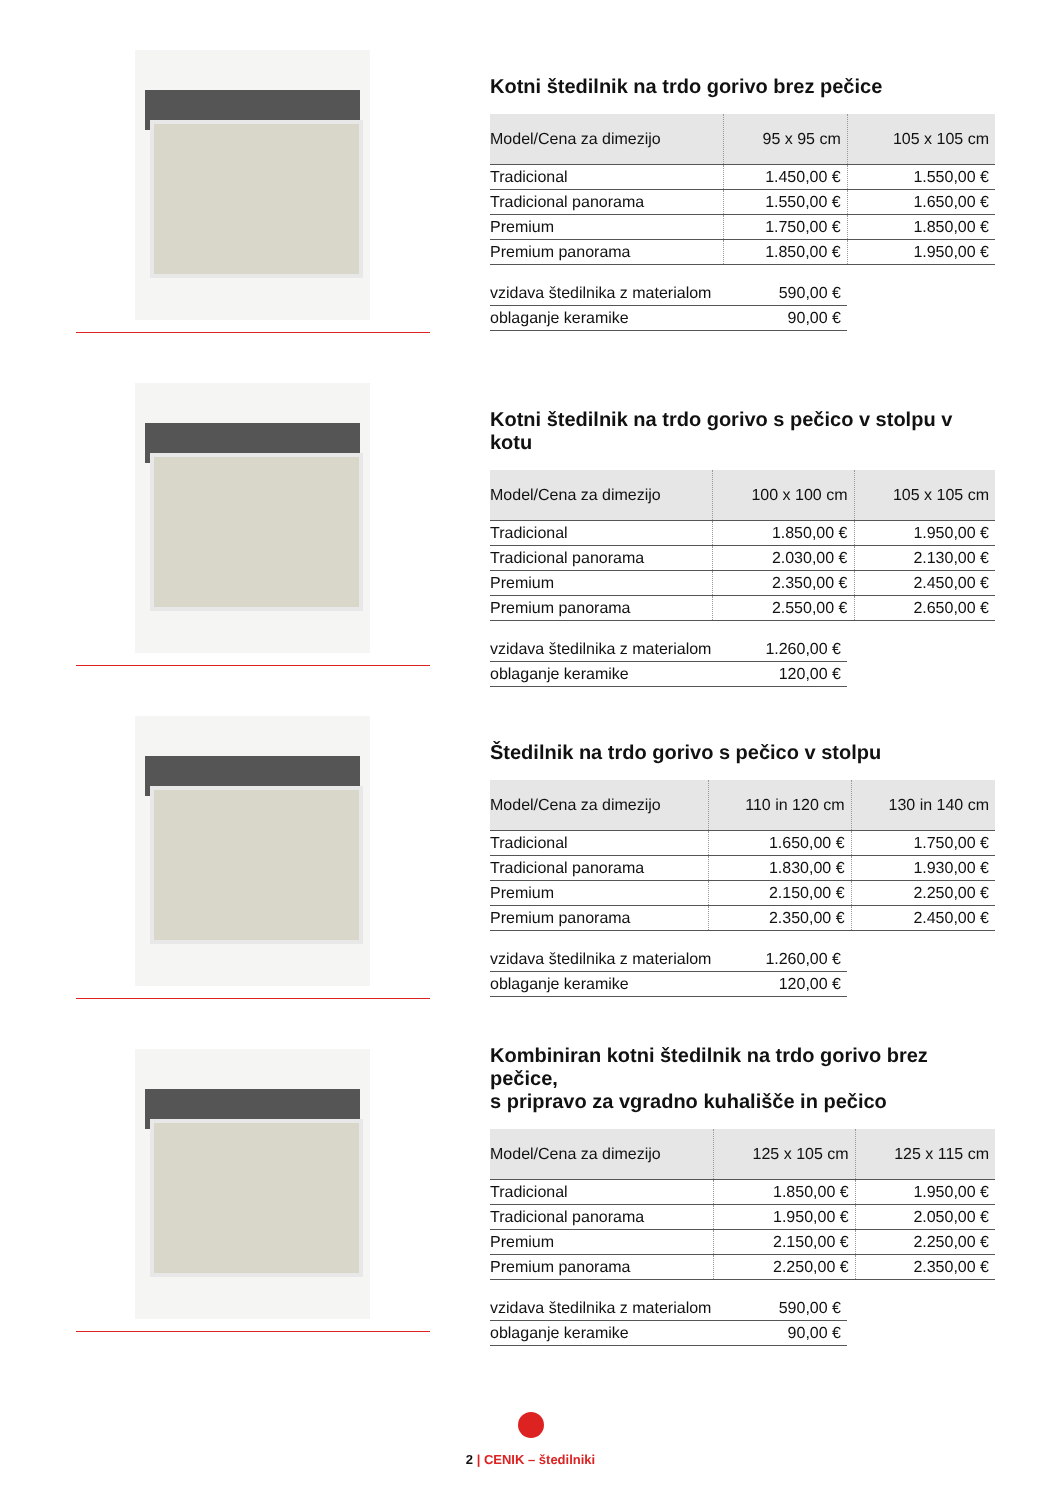Kotni štedilnik na trdo gorivo brez pečice
| Model/Cena za dimezijo | 95 x 95 cm | 105 x 105 cm |
| --- | --- | --- |
| Tradicional | 1.450,00 € | 1.550,00 € |
| Tradicional panorama | 1.550,00 € | 1.650,00 € |
| Premium | 1.750,00 € | 1.850,00 € |
| Premium panorama | 1.850,00 € | 1.950,00 € |
| vzidava štedilnika z materialom | 590,00 € |
| oblaganje keramike | 90,00 € |
Kotni štedilnik na trdo gorivo s pečico v stolpu v kotu
| Model/Cena za dimezijo | 100 x 100 cm | 105 x 105 cm |
| --- | --- | --- |
| Tradicional | 1.850,00 € | 1.950,00 € |
| Tradicional panorama | 2.030,00 € | 2.130,00 € |
| Premium | 2.350,00 € | 2.450,00 € |
| Premium panorama | 2.550,00 € | 2.650,00 € |
| vzidava štedilnika z materialom | 1.260,00 € |
| oblaganje keramike | 120,00 € |
Štedilnik na trdo gorivo s pečico v stolpu
| Model/Cena za dimezijo | 110 in 120 cm | 130 in 140 cm |
| --- | --- | --- |
| Tradicional | 1.650,00 € | 1.750,00 € |
| Tradicional panorama | 1.830,00 € | 1.930,00 € |
| Premium | 2.150,00 € | 2.250,00 € |
| Premium panorama | 2.350,00 € | 2.450,00 € |
| vzidava štedilnika z materialom | 1.260,00 € |
| oblaganje keramike | 120,00 € |
Kombiniran kotni štedilnik na trdo gorivo brez pečice,
s pripravo za vgradno kuhališče in pečico
| Model/Cena za dimezijo | 125 x 105 cm | 125 x 115 cm |
| --- | --- | --- |
| Tradicional | 1.850,00 € | 1.950,00 € |
| Tradicional panorama | 1.950,00 € | 2.050,00 € |
| Premium | 2.150,00 € | 2.250,00 € |
| Premium panorama | 2.250,00 € | 2.350,00 € |
| vzidava štedilnika z materialom | 590,00 € |
| oblaganje keramike | 90,00 € |
2 | CENIK – štedilniki